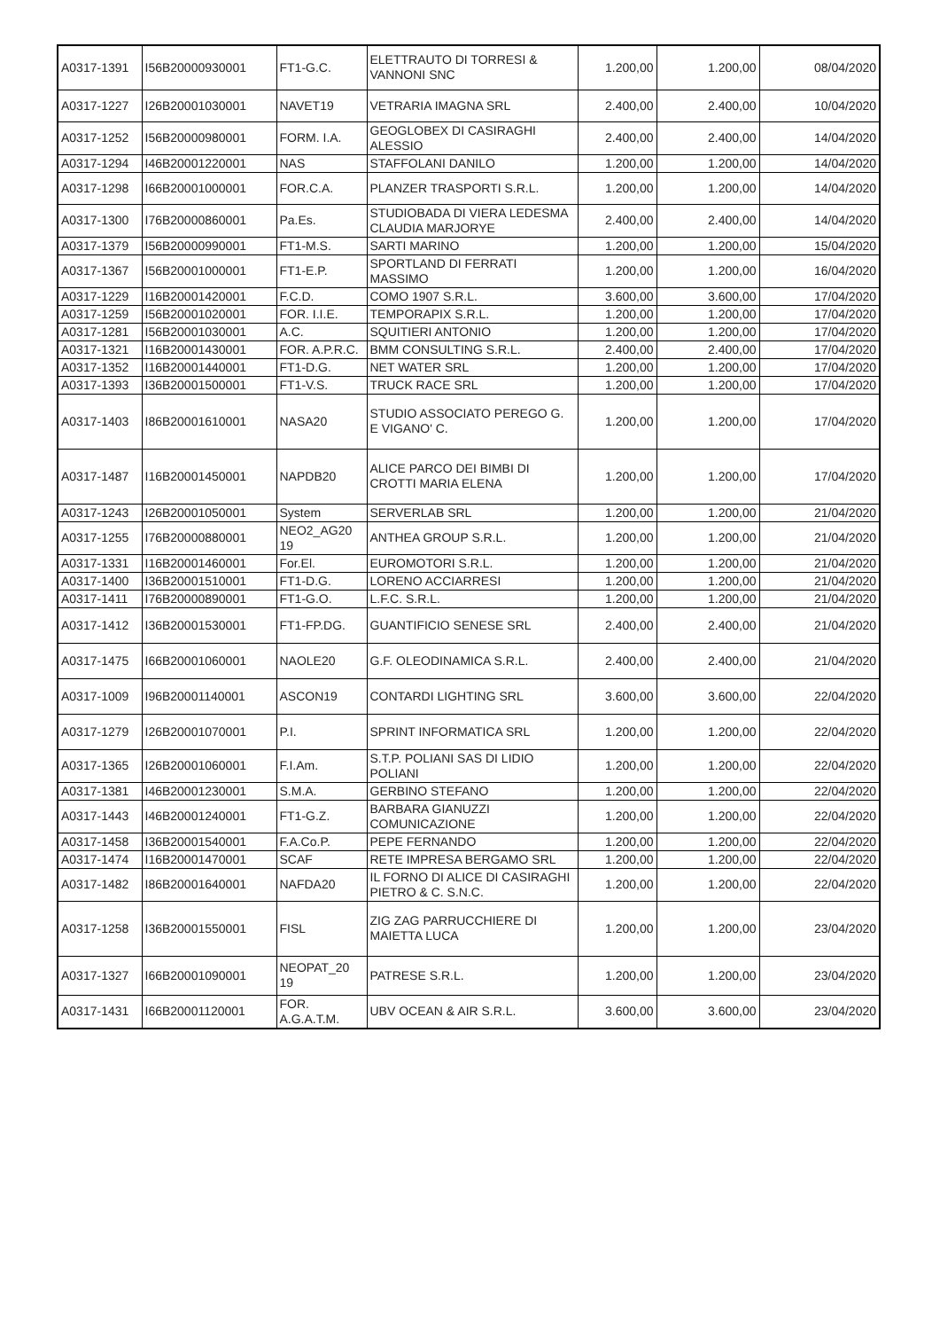| A0317-1391 | I56B20000930001 | FT1-G.C. | ELETTRAUTO DI TORRESI & VANNONI SNC | 1.200,00 | 1.200,00 | 08/04/2020 |
| A0317-1227 | I26B20001030001 | NAVET19 | VETRARIA IMAGNA SRL | 2.400,00 | 2.400,00 | 10/04/2020 |
| A0317-1252 | I56B20000980001 | FORM. I.A. | GEOGLOBEX DI CASIRAGHI ALESSIO | 2.400,00 | 2.400,00 | 14/04/2020 |
| A0317-1294 | I46B20001220001 | NAS | STAFFOLANI DANILO | 1.200,00 | 1.200,00 | 14/04/2020 |
| A0317-1298 | I66B20001000001 | FOR.C.A. | PLANZER TRASPORTI S.R.L. | 1.200,00 | 1.200,00 | 14/04/2020 |
| A0317-1300 | I76B20000860001 | Pa.Es. | STUDIOBADA DI VIERA LEDESMA CLAUDIA MARJORYE | 2.400,00 | 2.400,00 | 14/04/2020 |
| A0317-1379 | I56B20000990001 | FT1-M.S. | SARTI MARINO | 1.200,00 | 1.200,00 | 15/04/2020 |
| A0317-1367 | I56B20001000001 | FT1-E.P. | SPORTLAND DI FERRATI MASSIMO | 1.200,00 | 1.200,00 | 16/04/2020 |
| A0317-1229 | I16B20001420001 | F.C.D. | COMO 1907 S.R.L. | 3.600,00 | 3.600,00 | 17/04/2020 |
| A0317-1259 | I56B20001020001 | FOR. I.I.E. | TEMPORAPIX S.R.L. | 1.200,00 | 1.200,00 | 17/04/2020 |
| A0317-1281 | I56B20001030001 | A.C. | SQUITIERI ANTONIO | 1.200,00 | 1.200,00 | 17/04/2020 |
| A0317-1321 | I16B20001430001 | FOR. A.P.R.C. | BMM CONSULTING S.R.L. | 2.400,00 | 2.400,00 | 17/04/2020 |
| A0317-1352 | I16B20001440001 | FT1-D.G. | NET WATER SRL | 1.200,00 | 1.200,00 | 17/04/2020 |
| A0317-1393 | I36B20001500001 | FT1-V.S. | TRUCK RACE SRL | 1.200,00 | 1.200,00 | 17/04/2020 |
| A0317-1403 | I86B20001610001 | NASA20 | STUDIO ASSOCIATO PEREGO G. E VIGANO' C. | 1.200,00 | 1.200,00 | 17/04/2020 |
| A0317-1487 | I16B20001450001 | NAPDB20 | ALICE PARCO DEI BIMBI DI CROTTI MARIA ELENA | 1.200,00 | 1.200,00 | 17/04/2020 |
| A0317-1243 | I26B20001050001 | System | SERVERLAB SRL | 1.200,00 | 1.200,00 | 21/04/2020 |
| A0317-1255 | I76B20000880001 | NEO2_AG20 19 | ANTHEA GROUP S.R.L. | 1.200,00 | 1.200,00 | 21/04/2020 |
| A0317-1331 | I16B20001460001 | For.El. | EUROMOTORI S.R.L. | 1.200,00 | 1.200,00 | 21/04/2020 |
| A0317-1400 | I36B20001510001 | FT1-D.G. | LORENO ACCIARRESI | 1.200,00 | 1.200,00 | 21/04/2020 |
| A0317-1411 | I76B20000890001 | FT1-G.O. | L.F.C. S.R.L. | 1.200,00 | 1.200,00 | 21/04/2020 |
| A0317-1412 | I36B20001530001 | FT1-FP.DG. | GUANTIFICIO SENESE SRL | 2.400,00 | 2.400,00 | 21/04/2020 |
| A0317-1475 | I66B20001060001 | NAOLE20 | G.F. OLEODINAMICA S.R.L. | 2.400,00 | 2.400,00 | 21/04/2020 |
| A0317-1009 | I96B20001140001 | ASCON19 | CONTARDI LIGHTING SRL | 3.600,00 | 3.600,00 | 22/04/2020 |
| A0317-1279 | I26B20001070001 | P.I. | SPRINT INFORMATICA SRL | 1.200,00 | 1.200,00 | 22/04/2020 |
| A0317-1365 | I26B20001060001 | F.I.Am. | S.T.P. POLIANI SAS DI LIDIO POLIANI | 1.200,00 | 1.200,00 | 22/04/2020 |
| A0317-1381 | I46B20001230001 | S.M.A. | GERBINO STEFANO | 1.200,00 | 1.200,00 | 22/04/2020 |
| A0317-1443 | I46B20001240001 | FT1-G.Z. | BARBARA GIANUZZI COMUNICAZIONE | 1.200,00 | 1.200,00 | 22/04/2020 |
| A0317-1458 | I36B20001540001 | F.A.Co.P. | PEPE FERNANDO | 1.200,00 | 1.200,00 | 22/04/2020 |
| A0317-1474 | I16B20001470001 | SCAF | RETE IMPRESA BERGAMO SRL | 1.200,00 | 1.200,00 | 22/04/2020 |
| A0317-1482 | I86B20001640001 | NAFDA20 | IL FORNO DI ALICE DI CASIRAGHI PIETRO & C. S.N.C. | 1.200,00 | 1.200,00 | 22/04/2020 |
| A0317-1258 | I36B20001550001 | FISL | ZIG ZAG PARRUCCHIERE DI MAIETTA LUCA | 1.200,00 | 1.200,00 | 23/04/2020 |
| A0317-1327 | I66B20001090001 | NEOPAT_20 19 | PATRESE S.R.L. | 1.200,00 | 1.200,00 | 23/04/2020 |
| A0317-1431 | I66B20001120001 | FOR. A.G.A.T.M. | UBV OCEAN & AIR S.R.L. | 3.600,00 | 3.600,00 | 23/04/2020 |